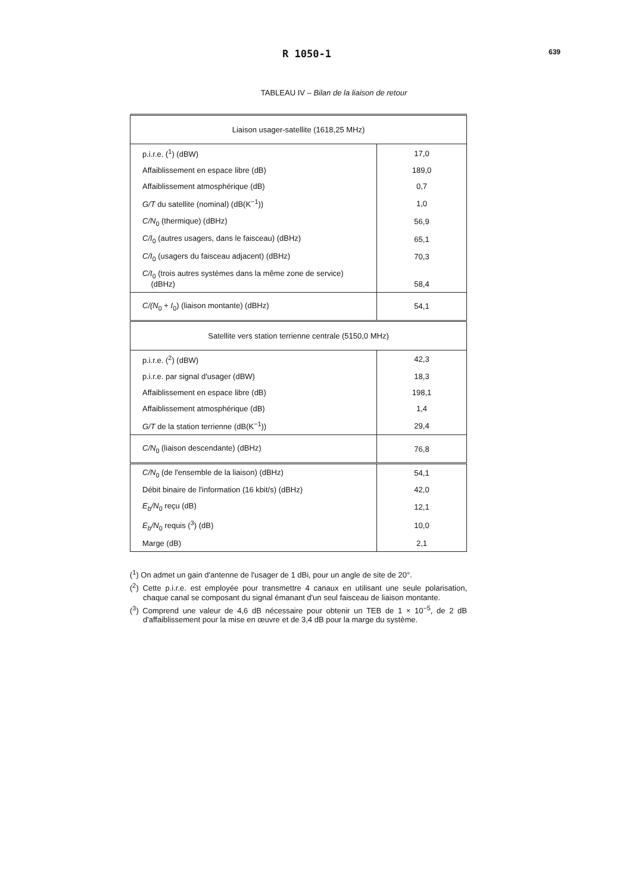R 1050-1 639
TABLEAU IV – Bilan de la liaison de retour
| Liaison usager-satellite (1618,25 MHz) | |
| p.i.r.e. (<sup>1</sup>) (dBW) | 17,0 |
| Affaiblissement en espace libre (dB) | 189,0 |
| Affaiblissement atmosphérique (dB) | 0,7 |
| G/T du satellite (nominal) (dB(K<sup>−1</sup>)) | 1,0 |
| C/N<sub>0</sub> (thermique) (dBHz) | 56,9 |
| C/I<sub>0</sub> (autres usagers, dans le faisceau) (dBHz) | 65,1 |
| C/I<sub>0</sub> (usagers du faisceau adjacent) (dBHz) | 70,3 |
| C/I<sub>0</sub> (trois autres systèmes dans la même zone de service) (dBHz) | 58,4 |
| C/(N<sub>0</sub> + I<sub>0</sub>) (liaison montante) (dBHz) | 54,1 |
| Satellite vers station terrienne centrale (5150,0 MHz) | |
| p.i.r.e. (<sup>2</sup>) (dBW) | 42,3 |
| p.i.r.e. par signal d'usager (dBW) | 18,3 |
| Affaiblissement en espace libre (dB) | 198,1 |
| Affaiblissement atmosphérique (dB) | 1,4 |
| G/T de la station terrienne (dB(K<sup>−1</sup>)) | 29,4 |
| C/N<sub>0</sub> (liaison descendante) (dBHz) | 76,8 |
| C/N<sub>0</sub> (de l'ensemble de la liaison) (dBHz) | 54,1 |
| Débit binaire de l'information (16 kbit/s) (dBHz) | 42,0 |
| E<sub>b</sub>/N<sub>0</sub> reçu (dB) | 12,1 |
| E<sub>b</sub>/N<sub>0</sub> requis (<sup>3</sup>) (dB) | 10,0 |
| Marge (dB) | 2,1 |
(<sup>1</sup>) On admet un gain d'antenne de l'usager de 1 dBi, pour un angle de site de 20°.
(<sup>2</sup>) Cette p.i.r.e. est employée pour transmettre 4 canaux en utilisant une seule polarisation, chaque canal se composant du signal émanant d'un seul faisceau de liaison montante.
(<sup>3</sup>) Comprend une valeur de 4,6 dB nécessaire pour obtenir un TEB de 1 × 10<sup>−5</sup>, de 2 dB d'affaiblissement pour la mise en œuvre et de 3,4 dB pour la marge du système.